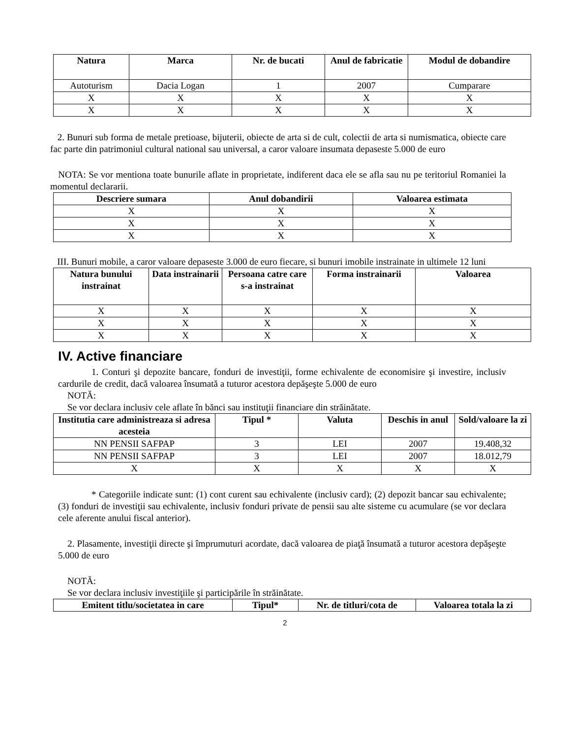| Natura | Marca | Nr. de bucati | Anul de fabricatie | Modul de dobandire |
| --- | --- | --- | --- | --- |
| Autoturism | Dacia Logan | 1 | 2007 | Cumparare |
| X | X | X | X | X |
| X | X | X | X | X |
2. Bunuri sub forma de metale pretioase, bijuterii, obiecte de arta si de cult, colectii de arta si numismatica, obiecte care fac parte din patrimoniul cultural national sau universal, a caror valoare insumata depaseste 5.000 de euro
NOTA: Se vor mentiona toate bunurile aflate in proprietate, indiferent daca ele se afla sau nu pe teritoriul Romaniei la momentul declararii.
| Descriere sumara | Anul dobandirii | Valoarea estimata |
| --- | --- | --- |
| X | X | X |
| X | X | X |
| X | X | X |
III. Bunuri mobile, a caror valoare depaseste 3.000 de euro fiecare, si bunuri imobile instrainate in ultimele 12 luni
| Natura bunului instrainat | Data instrainarii | Persoana catre care s-a instrainat | Forma instrainarii | Valoarea |
| --- | --- | --- | --- | --- |
| X | X | X | X | X |
| X | X | X | X | X |
| X | X | X | X | X |
IV. Active financiare
1. Conturi şi depozite bancare, fonduri de investiţii, forme echivalente de economisire şi investire, inclusiv cardurile de credit, dacă valoarea însumată a tuturor acestora depăşeşte 5.000 de euro
NOTĂ:
Se vor declara inclusiv cele aflate în bănci sau instituţii financiare din străinătate.
| Institutia care administreaza si adresa acesteia | Tipul * | Valuta | Deschis in anul | Sold/valoare la zi |
| --- | --- | --- | --- | --- |
| NN PENSII SAFPAP | 3 | LEI | 2007 | 19.408,32 |
| NN PENSII SAFPAP | 3 | LEI | 2007 | 18.012,79 |
| X | X | X | X | X |
* Categoriile indicate sunt: (1) cont curent sau echivalente (inclusiv card); (2) depozit bancar sau echivalente; (3) fonduri de investiţii sau echivalente, inclusiv fonduri private de pensii sau alte sisteme cu acumulare (se vor declara cele aferente anului fiscal anterior).
2. Plasamente, investiţii directe şi împrumuturi acordate, dacă valoarea de piaţă însumată a tuturor acestora depăşeşte 5.000 de euro
NOTĂ:
Se vor declara inclusiv investiţiile şi participările în străinătate.
| Emitent titlu/societatea in care | Tipul* | Nr. de titluri/cota de | Valoarea totala la zi |
| --- | --- | --- | --- |
2